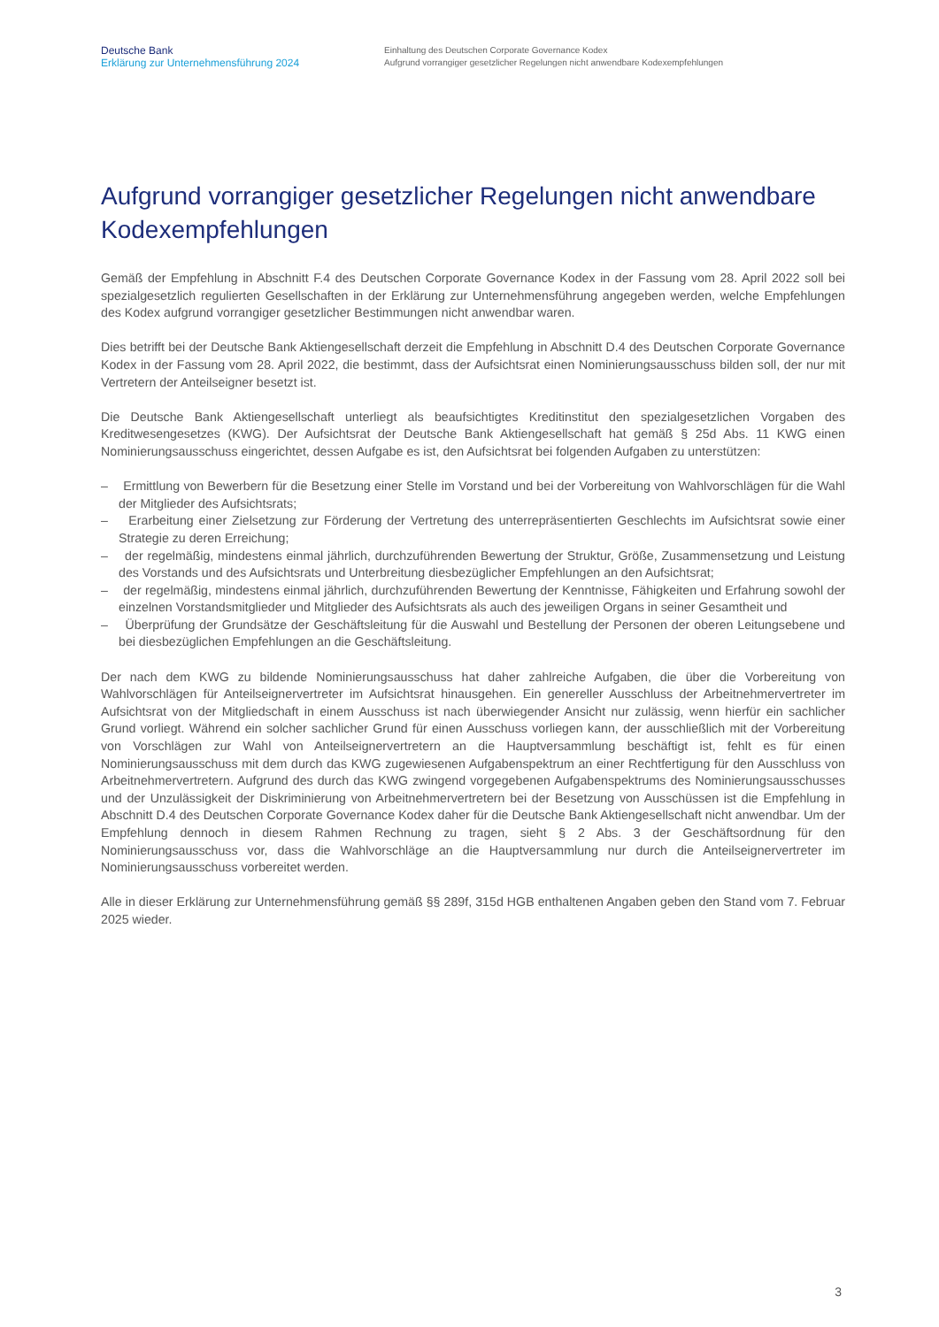Deutsche Bank
Erklärung zur Unternehmensführung 2024
Einhaltung des Deutschen Corporate Governance Kodex
Aufgrund vorrangiger gesetzlicher Regelungen nicht anwendbare Kodexempfehlungen
Aufgrund vorrangiger gesetzlicher Regelungen nicht anwendbare Kodexempfehlungen
Gemäß der Empfehlung in Abschnitt F.4 des Deutschen Corporate Governance Kodex in der Fassung vom 28. April 2022 soll bei spezialgesetzlich regulierten Gesellschaften in der Erklärung zur Unternehmensführung angegeben werden, welche Empfehlungen des Kodex aufgrund vorrangiger gesetzlicher Bestimmungen nicht anwendbar waren.
Dies betrifft bei der Deutsche Bank Aktiengesellschaft derzeit die Empfehlung in Abschnitt D.4 des Deutschen Corporate Governance Kodex in der Fassung vom 28. April 2022, die bestimmt, dass der Aufsichtsrat einen Nominierungsausschuss bilden soll, der nur mit Vertretern der Anteilseigner besetzt ist.
Die Deutsche Bank Aktiengesellschaft unterliegt als beaufsichtigtes Kreditinstitut den spezialgesetzlichen Vorgaben des Kreditwesengesetzes (KWG). Der Aufsichtsrat der Deutsche Bank Aktiengesellschaft hat gemäß § 25d Abs. 11 KWG einen Nominierungsausschuss eingerichtet, dessen Aufgabe es ist, den Aufsichtsrat bei folgenden Aufgaben zu unterstützen:
– Ermittlung von Bewerbern für die Besetzung einer Stelle im Vorstand und bei der Vorbereitung von Wahlvorschlägen für die Wahl der Mitglieder des Aufsichtsrats;
– Erarbeitung einer Zielsetzung zur Förderung der Vertretung des unterrepräsentierten Geschlechts im Aufsichtsrat sowie einer Strategie zu deren Erreichung;
– der regelmäßig, mindestens einmal jährlich, durchzuführenden Bewertung der Struktur, Größe, Zusammensetzung und Leistung des Vorstands und des Aufsichtsrats und Unterbreitung diesbezüglicher Empfehlungen an den Aufsichtsrat;
– der regelmäßig, mindestens einmal jährlich, durchzuführenden Bewertung der Kenntnisse, Fähigkeiten und Erfahrung sowohl der einzelnen Vorstandsmitglieder und Mitglieder des Aufsichtsrats als auch des jeweiligen Organs in seiner Gesamtheit und
– Überprüfung der Grundsätze der Geschäftsleitung für die Auswahl und Bestellung der Personen der oberen Leitungsebene und bei diesbezüglichen Empfehlungen an die Geschäftsleitung.
Der nach dem KWG zu bildende Nominierungsausschuss hat daher zahlreiche Aufgaben, die über die Vorbereitung von Wahlvorschlägen für Anteilseignervertreter im Aufsichtsrat hinausgehen. Ein genereller Ausschluss der Arbeitnehmervertreter im Aufsichtsrat von der Mitgliedschaft in einem Ausschuss ist nach überwiegender Ansicht nur zulässig, wenn hierfür ein sachlicher Grund vorliegt. Während ein solcher sachlicher Grund für einen Ausschuss vorliegen kann, der ausschließlich mit der Vorbereitung von Vorschlägen zur Wahl von Anteilseignervertretern an die Hauptversammlung beschäftigt ist, fehlt es für einen Nominierungsausschuss mit dem durch das KWG zugewiesenen Aufgabenspektrum an einer Rechtfertigung für den Ausschluss von Arbeitnehmervertretern. Aufgrund des durch das KWG zwingend vorgegebenen Aufgabenspektrums des Nominierungsausschusses und der Unzulässigkeit der Diskriminierung von Arbeitnehmervertretern bei der Besetzung von Ausschüssen ist die Empfehlung in Abschnitt D.4 des Deutschen Corporate Governance Kodex daher für die Deutsche Bank Aktiengesellschaft nicht anwendbar. Um der Empfehlung dennoch in diesem Rahmen Rechnung zu tragen, sieht § 2 Abs. 3 der Geschäftsordnung für den Nominierungsausschuss vor, dass die Wahlvorschläge an die Hauptversammlung nur durch die Anteilseignervertreter im Nominierungsausschuss vorbereitet werden.
Alle in dieser Erklärung zur Unternehmensführung gemäß §§ 289f, 315d HGB enthaltenen Angaben geben den Stand vom 7. Februar 2025 wieder.
3